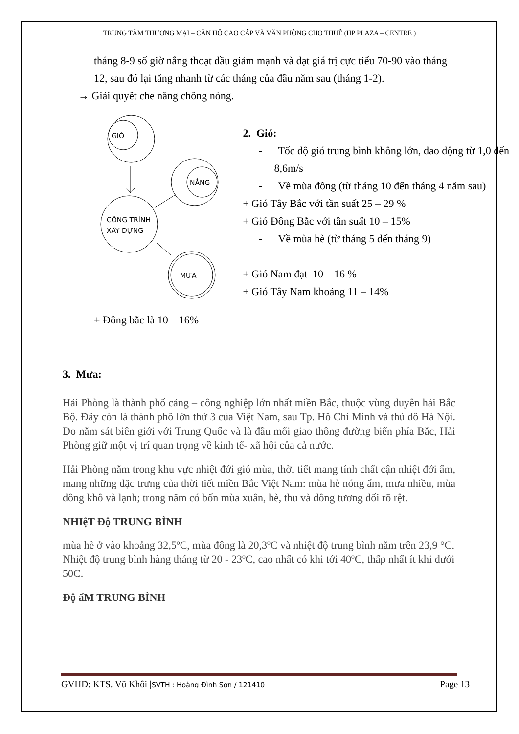TRUNG TÂM THƯƠNG MẠI – CĂN HỘ CAO CẤP VÀ VĂN PHÒNG CHO THUÊ (HP PLAZA – CENTRE )
tháng 8-9 số giờ nắng thoạt đầu giảm mạnh và đạt giá trị cực tiểu 70-90 vào tháng 12, sau đó lại tăng nhanh từ các tháng của đầu năm sau (tháng 1-2).
→ Giải quyết che nắng chống nóng.
GIÓ
NẮNG
CÔNG TRÌNH
XÂY DỰNG
MƯA
+ Đông bắc là 10 – 16%
2. Gió:
- Tốc độ gió trung bình không lớn, dao động từ 1,0 đến 8,6m/s
- Về mùa đông (từ tháng 10 đến tháng 4 năm sau)
+ Gió Tây Bắc với tần suất 25 – 29 %
+ Gió Đông Bắc với tần suất 10 – 15%
- Về mùa hè (từ tháng 5 đến tháng 9)
+ Gió Nam đạt 10 – 16 %
+ Gió Tây Nam khoảng 11 – 14%
3. Mưa:
Hải Phòng là thành phố cảng – công nghiệp lớn nhất miền Bắc, thuộc vùng duyên hải Bắc Bộ. Đây còn là thành phố lớn thứ 3 của Việt Nam, sau Tp. Hồ Chí Minh và thủ đô Hà Nội. Do nằm sát biên giới với Trung Quốc và là đầu mối giao thông đường biển phía Bắc, Hải Phòng giữ một vị trí quan trọng về kinh tế- xã hội của cả nước.
Hải Phòng nằm trong khu vực nhiệt đới gió mùa, thời tiết mang tính chất cận nhiệt đới ẩm, mang những đặc trưng của thời tiết miền Bắc Việt Nam: mùa hè nóng ẩm, mưa nhiều, mùa đông khô và lạnh; trong năm có bốn mùa xuân, hè, thu và đông tương đối rõ rệt.
NHIệT Độ TRUNG BÌNH
mùa hè ở vào khoảng 32,5ºC, mùa đông là 20,3ºC và nhiệt độ trung bình năm trên 23,9 °C. Nhiệt độ trung bình hàng tháng từ 20 - 23ºC, cao nhất có khi tới 40ºC, thấp nhất ít khi dưới 50C.
Độ ẩM TRUNG BÌNH
GVHD: KTS. Vũ Khôi |SVTH : Hoàng Đình Sơn / 121410
Page 13